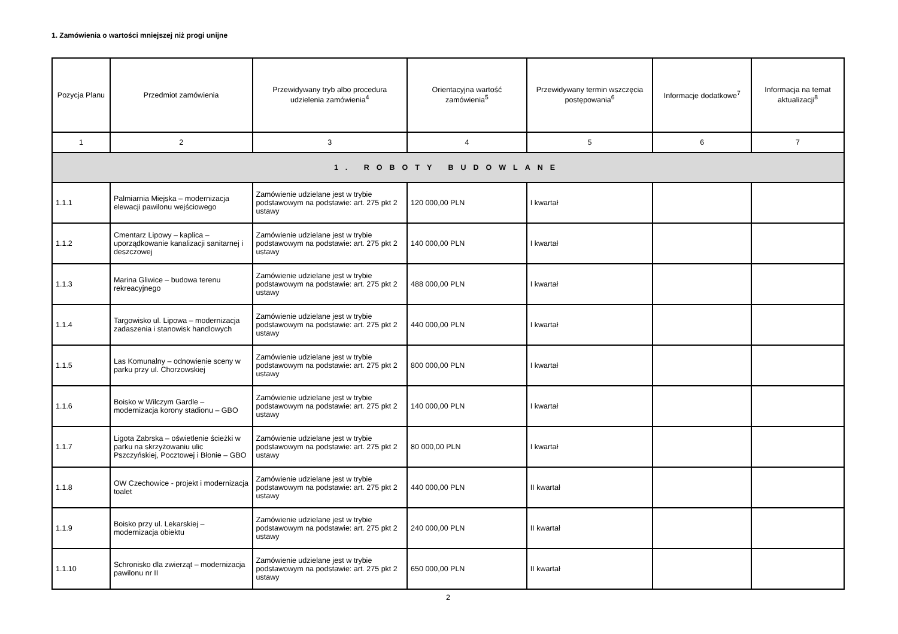1. Zamówienia o wartości mniejszej niż progi unijne
| Pozycja Planu | Przedmiot zamówienia | Przewidywany tryb albo procedura udzielenia zamówienia<sup>4</sup> | Orientacyjna wartość zamówienia<sup>5</sup> | Przewidywany termin wszczęcia postępowania<sup>6</sup> | Informacje dodatkowe<sup>7</sup> | Informacja na temat aktualizacji<sup>8</sup> |
| --- | --- | --- | --- | --- | --- | --- |
| 1 | 2 | 3 | 4 | 5 | 6 | 7 |
| 1. ROBOTY BUDOWLANE | | | | | | |
| 1.1.1 | Palmiarnia Miejska – modernizacja elewacji pawilonu wejściowego | Zamówienie udzielane jest w trybie podstawowym na podstawie: art. 275 pkt 2 ustawy | 120 000,00 PLN | I kwartał | | |
| 1.1.2 | Cmentarz Lipowy – kaplica – uporządkowanie kanalizacji sanitarnej i deszczowej | Zamówienie udzielane jest w trybie podstawowym na podstawie: art. 275 pkt 2 ustawy | 140 000,00 PLN | I kwartał | | |
| 1.1.3 | Marina Gliwice – budowa terenu rekreacyjnego | Zamówienie udzielane jest w trybie podstawowym na podstawie: art. 275 pkt 2 ustawy | 488 000,00 PLN | I kwartał | | |
| 1.1.4 | Targowisko ul. Lipowa – modernizacja zadaszenia i stanowisk handlowych | Zamówienie udzielane jest w trybie podstawowym na podstawie: art. 275 pkt 2 ustawy | 440 000,00 PLN | I kwartał | | |
| 1.1.5 | Las Komunalny – odnowienie sceny w parku przy ul. Chorzowskiej | Zamówienie udzielane jest w trybie podstawowym na podstawie: art. 275 pkt 2 ustawy | 800 000,00 PLN | I kwartał | | |
| 1.1.6 | Boisko w Wilczym Gardle – modernizacja korony stadionu – GBO | Zamówienie udzielane jest w trybie podstawowym na podstawie: art. 275 pkt 2 ustawy | 140 000,00 PLN | I kwartał | | |
| 1.1.7 | Ligota Zabrska – oświetlenie ścieżki w parku na skrzyżowaniu ulic Pszczyńskiej, Pocztowej i Błonie – GBO | Zamówienie udzielane jest w trybie podstawowym na podstawie: art. 275 pkt 2 ustawy | 80 000,00 PLN | I kwartał | | |
| 1.1.8 | OW Czechowice - projekt i modernizacja toalet | Zamówienie udzielane jest w trybie podstawowym na podstawie: art. 275 pkt 2 ustawy | 440 000,00 PLN | II kwartał | | |
| 1.1.9 | Boisko przy ul. Lekarskiej – modernizacja obiektu | Zamówienie udzielane jest w trybie podstawowym na podstawie: art. 275 pkt 2 ustawy | 240 000,00 PLN | II kwartał | | |
| 1.1.10 | Schronisko dla zwierząt – modernizacja pawilonu nr II | Zamówienie udzielane jest w trybie podstawowym na podstawie: art. 275 pkt 2 ustawy | 650 000,00 PLN | II kwartał | | |
2